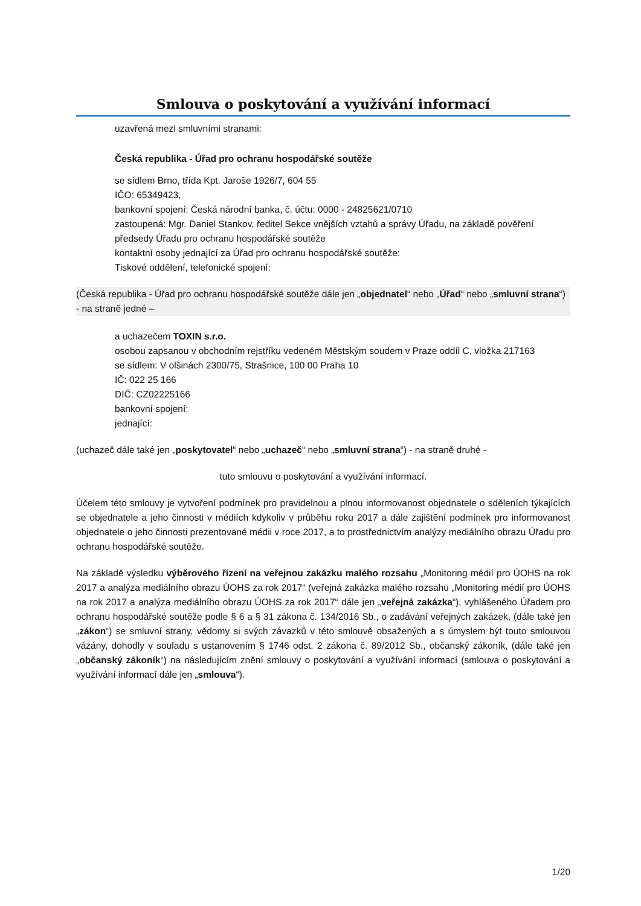Smlouva o poskytování a využívání informací
uzavřená mezi smluvními stranami:
Česká republika - Úřad pro ochranu hospodářské soutěže
se sídlem Brno, třída Kpt. Jaroše 1926/7, 604 55
IČO: 65349423,
bankovní spojení: Česká národní banka, č. účtu: 0000 - 24825621/0710
zastoupená: Mgr. Daniel Stankov, ředitel Sekce vnějších vztahů a správy Úřadu, na základě pověření předsedy Úřadu pro ochranu hospodářské soutěže
kontaktní osoby jednající za Úřad pro ochranu hospodářské soutěže:
Tiskové oddělení, telefonické spojení:
(Česká republika - Úřad pro ochranu hospodářské soutěže dále jen „objednatel“ nebo „Úřad“ nebo „smluvní strana“) - na straně jedné –
a uchazečem TOXIN s.r.o.
osobou zapsanou v obchodním rejstříku vedeném Městským soudem v Praze oddíl C, vložka 217163
se sídlem: V olšinách 2300/75, Strašnice, 100 00 Praha 10
IČ: 022 25 166
DIČ: CZ02225166
bankovní spojení:
jednající:
(uchazeč dále také jen „poskytovatel“ nebo „uchazeč“ nebo „smluvní strana“) - na straně druhé -
tuto smlouvu o poskytování a využívání informací.
Účelem této smlouvy je vytvoření podmínek pro pravidelnou a plnou informovanost objednatele o sděleních týkajících se objednatele a jeho činnosti v médiích kdykoliv v průběhu roku 2017 a dále zajištění podmínek pro informovanost objednatele o jeho činnosti prezentované médii v roce 2017, a to prostřednictvím analýzy mediálního obrazu Úřadu pro ochranu hospodářské soutěže.
Na základě výsledku výběrového řízení na veřejnou zakázku malého rozsahu „Monitoring médií pro ÚOHS na rok 2017 a analýza mediálního obrazu ÚOHS za rok 2017“ (veřejná zakázka malého rozsahu „Monitoring médií pro ÚOHS na rok 2017 a analýza mediálního obrazu ÚOHS za rok 2017“ dále jen „veřejná zakázka“), vyhlášeného Úřadem pro ochranu hospodářské soutěže podle § 6 a § 31 zákona č. 134/2016 Sb., o zadávání veřejných zakázek, (dále také jen „zákon“) se smluvní strany, vědomy si svých závazků v této smlouvě obsažených a s úmyslem být touto smlouvou vázány, dohodly v souladu s ustanovením § 1746 odst. 2 zákona č. 89/2012 Sb., občanský zákoník, (dále také jen „občanský zákoník“) na následujícím znění smlouvy o poskytování a využívání informací (smlouva o poskytování a využívání informací dále jen „smlouva“).
1/20